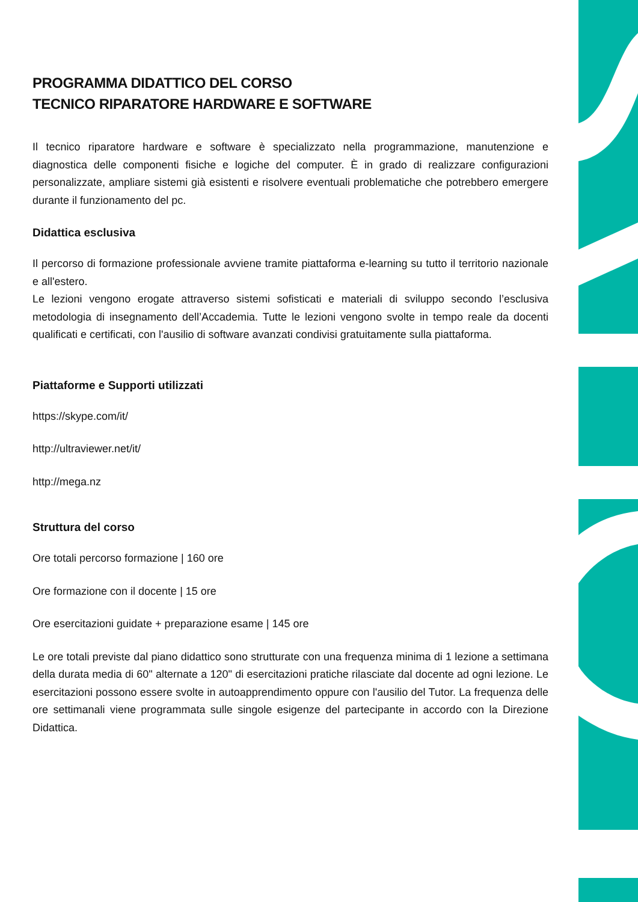PROGRAMMA DIDATTICO DEL CORSO
TECNICO RIPARATORE HARDWARE E SOFTWARE
Il tecnico riparatore hardware e software è specializzato nella programmazione, manutenzione e diagnostica delle componenti fisiche e logiche del computer. È in grado di realizzare configurazioni personalizzate, ampliare sistemi già esistenti e risolvere eventuali problematiche che potrebbero emergere durante il funzionamento del pc.
Didattica esclusiva
Il percorso di formazione professionale avviene tramite piattaforma e-learning su tutto il territorio nazionale e all'estero.
Le lezioni vengono erogate attraverso sistemi sofisticati e materiali di sviluppo secondo l’esclusiva metodologia di insegnamento dell’Accademia. Tutte le lezioni vengono svolte in tempo reale da docenti qualificati e certificati, con l'ausilio di software avanzati condivisi gratuitamente sulla piattaforma.
Piattaforme e Supporti utilizzati
https://skype.com/it/
http://ultraviewer.net/it/
http://mega.nz
Struttura del corso
Ore totali percorso formazione | 160 ore
Ore formazione con il docente | 15 ore
Ore esercitazioni guidate + preparazione esame | 145 ore
Le ore totali previste dal piano didattico sono strutturate con una frequenza minima di 1 lezione a settimana della durata media di 60" alternate a 120" di esercitazioni pratiche rilasciate dal docente ad ogni lezione. Le esercitazioni possono essere svolte in autoapprendimento oppure con l'ausilio del Tutor. La frequenza delle ore settimanali viene programmata sulle singole esigenze del partecipante in accordo con la Direzione Didattica.